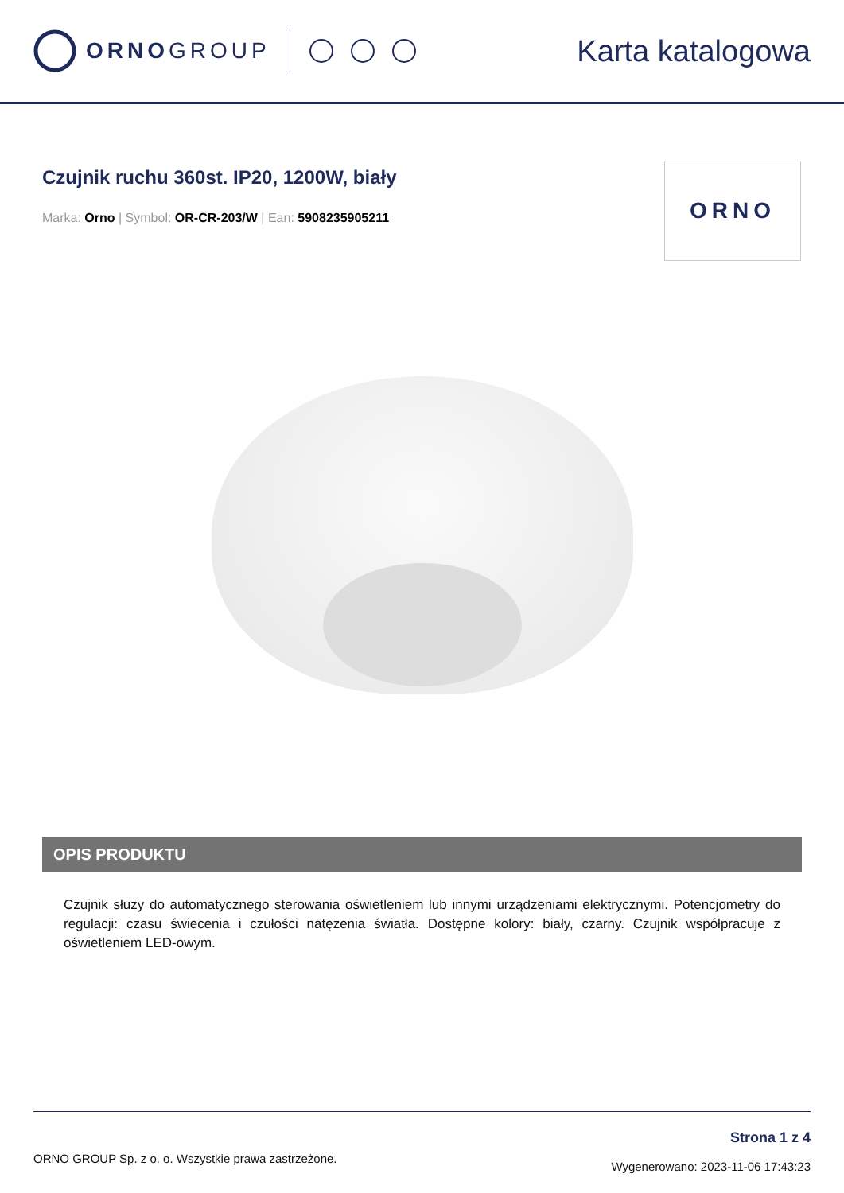ORNOGROUP
Karta katalogowa
Czujnik ruchu 360st. IP20, 1200W, biały
Marka: Orno | Symbol: OR-CR-203/W | Ean: 5908235905211
ORNO
OPIS PRODUKTU
Czujnik służy do automatycznego sterowania oświetleniem lub innymi urządzeniami elektrycznymi. Potencjometry do regulacji: czasu świecenia i czułości natężenia światła. Dostępne kolory: biały, czarny. Czujnik współpracuje z oświetleniem LED-owym.
ORNO GROUP Sp. z o. o. Wszystkie prawa zastrzeżone.
Strona 1 z 4
Wygenerowano: 2023-11-06 17:43:23